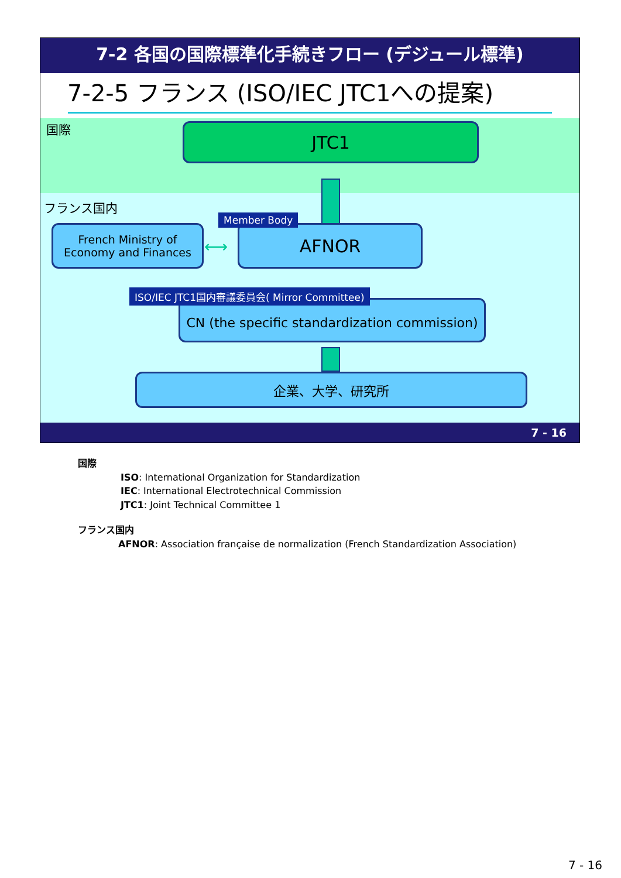7-2 各国の国際標準化手続きフロー (デジュール標準)
7-2-5 フランス (ISO/IEC JTC1への提案)
国際 JTC1
フランス国内
French Ministry of
Economy and Finances
⟷
AFNOR
Member Body
CN (the specific standardization commission)
ISO/IEC JTC1国内審議委員会( Mirror Committee)
企業、大学、研究所
7 - 16
国際
ISO: International Organization for Standardization
IEC: International Electrotechnical Commission
JTC1: Joint Technical Committee 1
フランス国内
AFNOR: Association française de normalization (French Standardization Association)
7 - 16